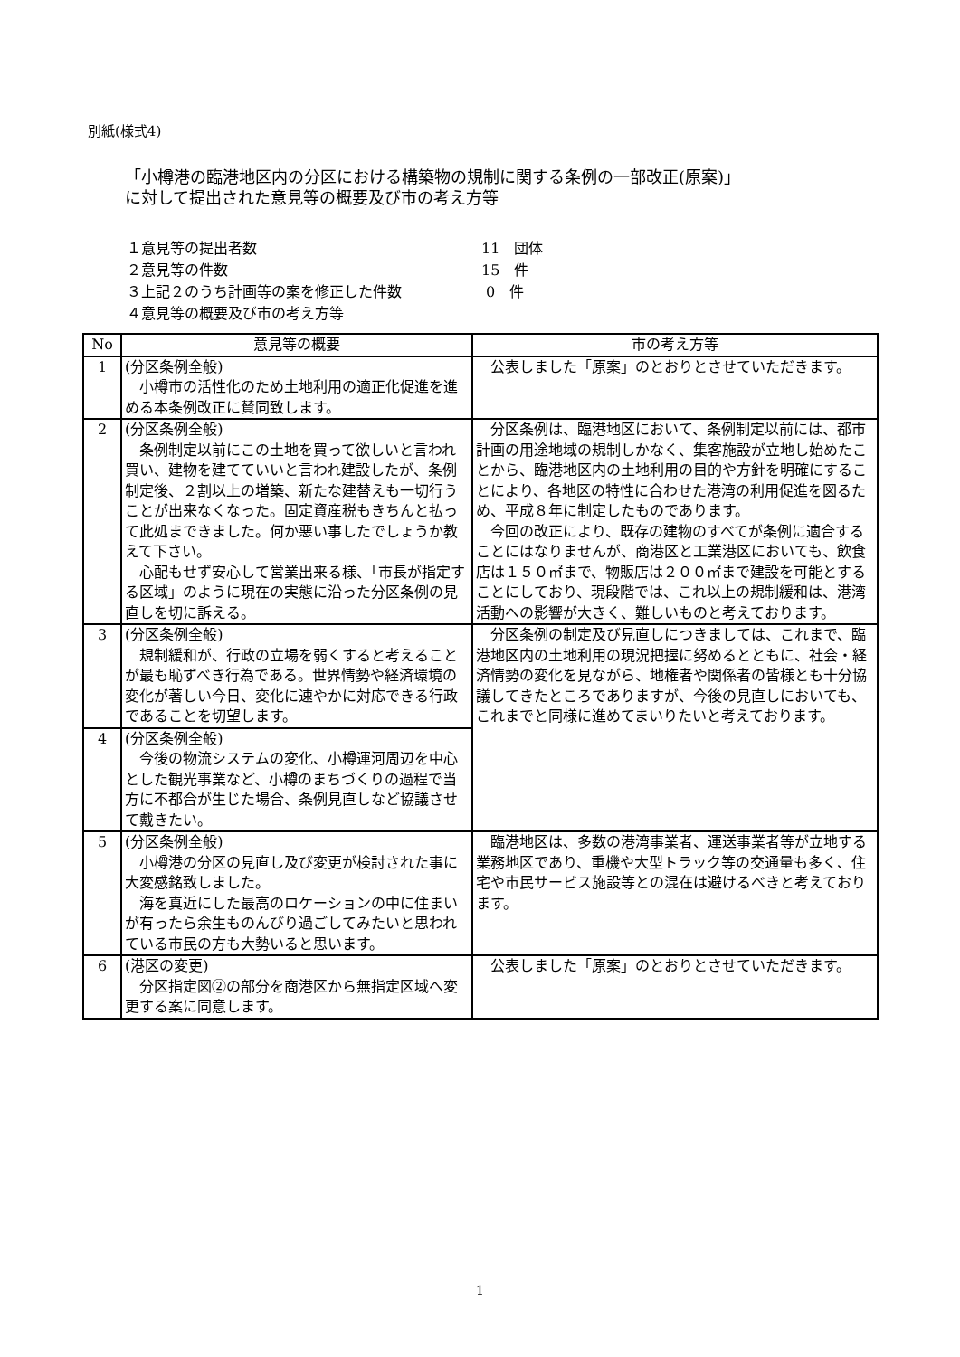別紙(様式4)
「小樽港の臨港地区内の分区における構築物の規制に関する条例の一部改正(原案)」
に対して提出された意見等の概要及び市の考え方等
| １意見等の提出者数 | 11 団体 |
| ２意見等の件数 | 15 件 |
| ３上記２のうち計画等の案を修正した件数 | 0 件 |
| ４意見等の概要及び市の考え方等 | |
| No | 意見等の概要 | 市の考え方等 |
| --- | --- | --- |
| 1 | (分区条例全般) 小樽市の活性化のため土地利用の適正化促進を進める本条例改正に賛同致します。 | 公表しました「原案」のとおりとさせていただきます。 |
| 2 | (分区条例全般) 条例制定以前にこの土地を買って欲しいと言われ買い、建物を建てていいと言われ建設したが、条例制定後、２割以上の増築、新たな建替えも一切行うことが出来なくなった。固定資産税もきちんと払って此処まできました。何か悪い事したでしょうか教えて下さい。 心配もせず安心して営業出来る様、「市長が指定する区域」のように現在の実態に沿った分区条例の見直しを切に訴える。 | 分区条例は、臨港地区において、条例制定以前には、都市計画の用途地域の規制しかなく、集客施設が立地し始めたことから、臨港地区内の土地利用の目的や方針を明確にすることにより、各地区の特性に合わせた港湾の利用促進を図るため、平成８年に制定したものであります。 今回の改正により、既存の建物のすべてが条例に適合することにはなりませんが、商港区と工業港区においても、飲食店は１５０㎡まで、物販店は２００㎡まで建設を可能とすることにしており、現段階では、これ以上の規制緩和は、港湾活動への影響が大きく、難しいものと考えております。 |
| 3 | (分区条例全般) 規制緩和が、行政の立場を弱くすると考えることが最も恥ずべき行為である。世界情勢や経済環境の変化が著しい今日、変化に速やかに対応できる行政であることを切望します。 | 分区条例の制定及び見直しにつきましては、これまで、臨港地区内の土地利用の現況把握に努めるとともに、社会・経済情勢の変化を見ながら、地権者や関係者の皆様とも十分協議してきたところでありますが、今後の見直しにおいても、これまでと同様に進めてまいりたいと考えております。 |
| 4 | (分区条例全般) 今後の物流システムの変化、小樽運河周辺を中心とした観光事業など、小樽のまちづくりの過程で当方に不都合が生じた場合、条例見直しなど協議させて戴きたい。 | |
| 5 | (分区条例全般) 小樽港の分区の見直し及び変更が検討された事に大変感銘致しました。 海を真近にした最高のロケーションの中に住まいが有ったら余生ものんびり過ごしてみたいと思われている市民の方も大勢いると思います。 | 臨港地区は、多数の港湾事業者、運送事業者等が立地する業務地区であり、重機や大型トラック等の交通量も多く、住宅や市民サービス施設等との混在は避けるべきと考えております。 |
| 6 | (港区の変更) 分区指定図②の部分を商港区から無指定区域へ変更する案に同意します。 | 公表しました「原案」のとおりとさせていただきます。 |
1